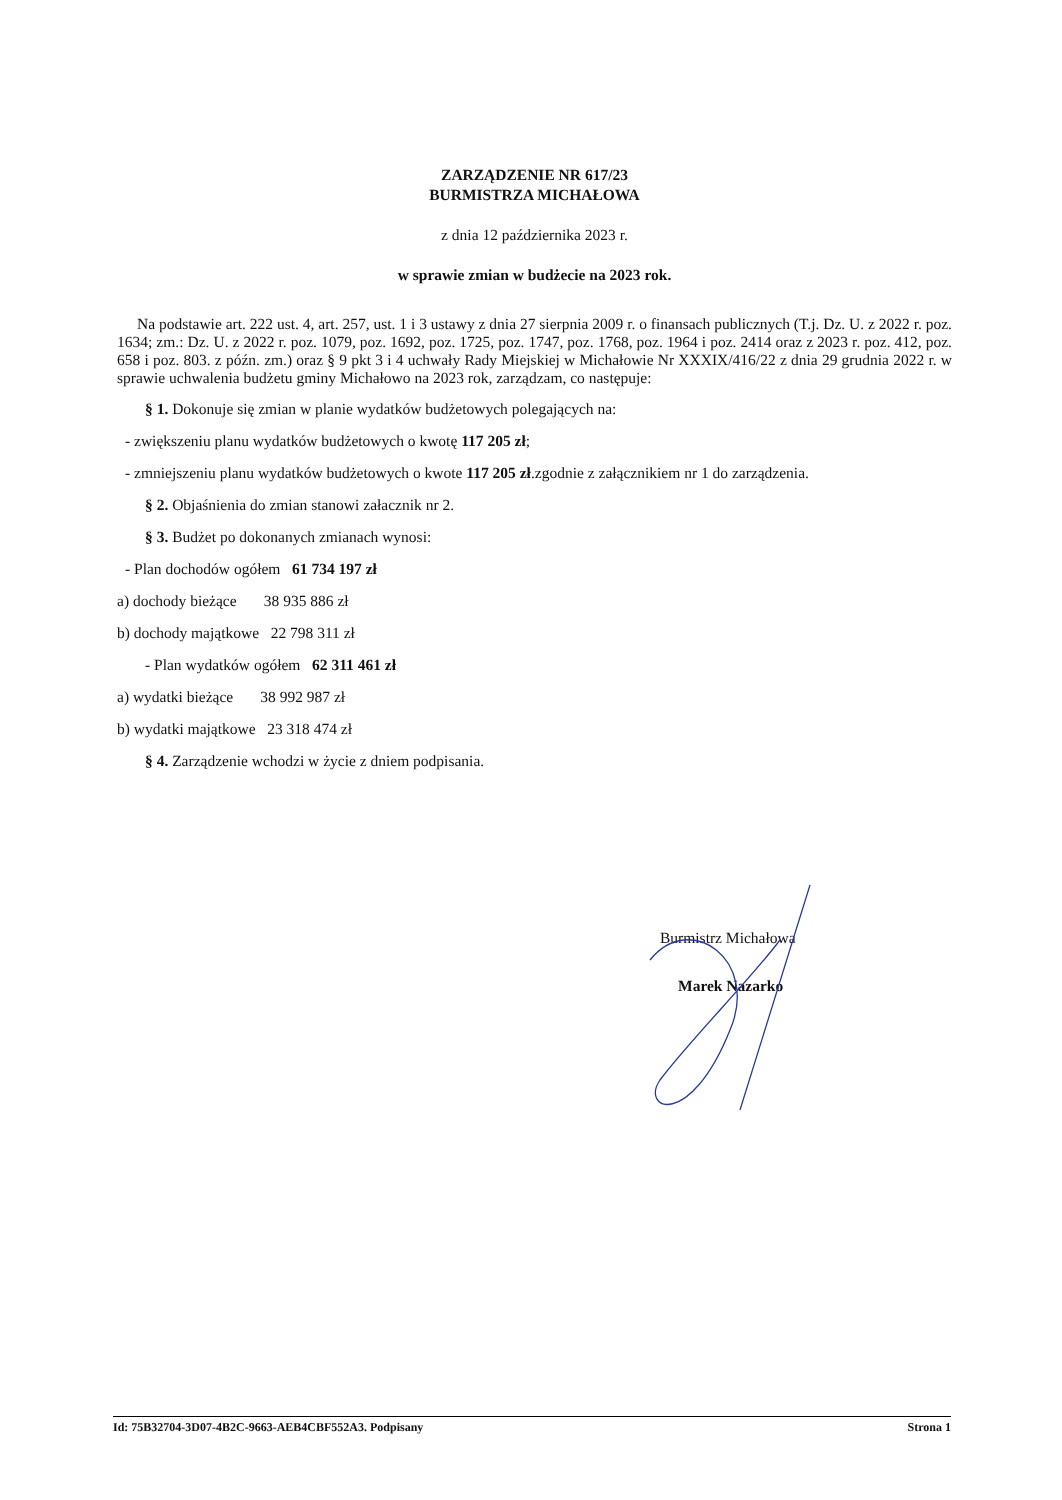ZARZĄDZENIE NR 617/23
BURMISTRZA MICHAŁOWA
z dnia 12 października 2023 r.
w sprawie zmian w budżecie na 2023 rok.
Na podstawie art. 222 ust. 4, art. 257, ust. 1 i 3 ustawy z dnia 27 sierpnia 2009 r. o finansach publicznych (T.j. Dz. U. z 2022 r. poz. 1634; zm.: Dz. U. z 2022 r. poz. 1079, poz. 1692, poz. 1725, poz. 1747, poz. 1768, poz. 1964 i poz. 2414 oraz z 2023 r. poz. 412, poz. 658 i poz. 803. z późn. zm.) oraz § 9 pkt 3 i 4 uchwały Rady Miejskiej w Michałowie Nr XXXIX/416/22 z dnia 29 grudnia 2022 r. w sprawie uchwalenia budżetu gminy Michałowo na 2023 rok, zarządzam, co następuje:
§ 1. Dokonuje się zmian w planie wydatków budżetowych polegających na:
- zwiększeniu planu wydatków budżetowych o kwotę 117 205 zł;
- zmniejszeniu planu wydatków budżetowych o kwote 117 205 zł.zgodnie z załącznikiem nr 1 do zarządzenia.
§ 2. Objaśnienia do zmian stanowi załacznik nr 2.
§ 3. Budżet po dokonanych zmianach wynosi:
- Plan dochodów ogółem 61 734 197 zł
a) dochody bieżące 38 935 886 zł
b) dochody majątkowe 22 798 311 zł
- Plan wydatków ogółem 62 311 461 zł
a) wydatki bieżące 38 992 987 zł
b) wydatki majątkowe 23 318 474 zł
§ 4. Zarządzenie wchodzi w życie z dniem podpisania.
Burmistrz Michałowa
Marek Nazarko
Id: 75B32704-3D07-4B2C-9663-AEB4CBF552A3. Podpisany Strona 1